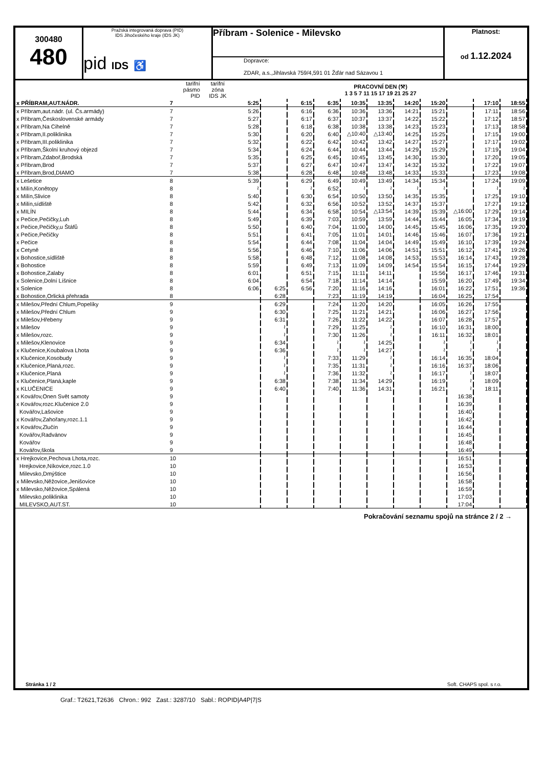300480
480
Pražská integrovaná doprava (PID)
IDS Jihočeského kraje (IDS JK)
pid IDS ♿
Příbram - Solenice - Milevsko
Dopravce:
ZDAR, a.s.,Jihlavská 759/4,591 01 Žďár nad Sázavou 1
Platnost:
od 1.12.2024
| | tarifní pásmo PID | tarifní zóna IDS JK | PRACOVNÍ DEN (⚒) 1 3 5 7 11 15 17 19 21 25 27 | | | | | | | | | | |
| --- | --- | --- | --- | --- | --- | --- | --- | --- | --- | --- | --- | --- | --- |
| x PŘÍBRAM,AUT.NÁDR. | 7 | | 5:25 | | 6:15 | 6:35 | 10:35 | 13:35 | 14:20 | 15:20 | | 17:10 | 18:55 |
| x Příbram,aut.nádr. (ul. Čs.armády) | 7 | | 5:26 | | 6:16 | 6:36 | 10:36 | 13:36 | 14:21 | 15:21 | | 17:11 | 18:56 |
| x Příbram,Československé armády | 7 | | 5:27 | | 6:17 | 6:37 | 10:37 | 13:37 | 14:22 | 15:22 | | 17:12 | 18:57 |
| x Příbram,Na Cihelně | 7 | | 5:28 | | 6:18 | 6:38 | 10:38 | 13:38 | 14:23 | 15:23 | | 17:13 | 18:58 |
| x Příbram,II.poliklinika | 7 | | 5:30 | | 6:20 | 6:40 | △10:40 | △13:40 | 14:25 | 15:25 | | 17:15 | 19:00 |
| x Příbram,III.poliklinika | 7 | | 5:32 | | 6:22 | 6:42 | 10:42 | 13:42 | 14:27 | 15:27 | | 17:17 | 19:02 |
| x Příbram,Školní kruhový objezd | 7 | | 5:34 | | 6:24 | 6:44 | 10:44 | 13:44 | 14:29 | 15:29 | | 17:19 | 19:04 |
| x Příbram,Zdaboř,Brodská | 7 | | 5:35 | | 6:25 | 6:45 | 10:45 | 13:45 | 14:30 | 15:30 | | 17:20 | 19:05 |
| x Příbram,Brod | 7 | | 5:37 | | 6:27 | 6:47 | 10:47 | 13:47 | 14:32 | 15:32 | | 17:22 | 19:07 |
| x Příbram,Brod,DIAMO | 7 | | 5:38 | | 6:28 | 6:48 | 10:48 | 13:48 | 14:33 | 15:33 | | 17:23 | 19:08 |
| x Lešetice | 8 | | 5:39 | | 6:29 | 6:49 | 10:49 | 13:49 | 14:34 | 15:34 | | 17:24 | 19:09 |
| x Milín,Konětopy | 8 | | ≀ | | ≀ | 6:52 | ≀ | ≀ | ≀ | ≀ | | ≀ | ≀ |
| x Milín,Slivice | 8 | | 5:40 | | 6:30 | 6:54 | 10:50 | 13:50 | 14:35 | 15:35 | | 17:25 | 19:10 |
| x Milín,sídliště | 8 | | 5:42 | | 6:32 | 6:56 | 10:52 | 13:52 | 14:37 | 15:37 | | 17:27 | 19:12 |
| x MILÍN | 8 | | 5:44 | | 6:34 | 6:58 | 10:54 | △13:54 | 14:39 | 15:39 | △16:00 | 17:29 | 19:14 |
| x Pečice,Pečičky,Luh | 8 | | 5:49 | | 6:39 | 7:03 | 10:59 | 13:59 | 14:44 | 15:44 | 16:05 | 17:34 | 19:19 |
| x Pečice,Pečičky,u Štáfů | 8 | | 5:50 | | 6:40 | 7:04 | 11:00 | 14:00 | 14:45 | 15:45 | 16:06 | 17:35 | 19:20 |
| x Pečice,Pečičky | 8 | | 5:51 | | 6:41 | 7:05 | 11:01 | 14:01 | 14:46 | 15:46 | 16:07 | 17:36 | 19:21 |
| x Pečice | 8 | | 5:54 | | 6:44 | 7:08 | 11:04 | 14:04 | 14:49 | 15:49 | 16:10 | 17:39 | 19:24 |
| x Cetyně | 8 | | 5:56 | | 6:46 | 7:10 | 11:06 | 14:06 | 14:51 | 15:51 | 16:12 | 17:41 | 19:26 |
| x Bohostice,sídliště | 8 | | 5:58 | | 6:48 | 7:12 | 11:08 | 14:08 | 14:53 | 15:53 | 16:14 | 17:43 | 19:28 |
| x Bohostice | 8 | | 5:59 | | 6:49 | 7:13 | 11:09 | 14:09 | 14:54 | 15:54 | 16:15 | 17:44 | 19:29 |
| x Bohostice,Zalaby | 8 | | 6:01 | | 6:51 | 7:15 | 11:11 | 14:11 | | 15:56 | 16:17 | 17:46 | 19:31 |
| x Solenice,Dolní Líšnice | 8 | | 6:04 | | 6:54 | 7:18 | 11:14 | 14:14 | | 15:59 | 16:20 | 17:49 | 19:34 |
| x Solenice | 8 | | 6:06 | 6:25 | 6:56 | 7:20 | 11:16 | 14:16 | | 16:01 | 16:22 | 17:51 | 19:36 |
| x Bohostice,Orlická přehrada | 8 | | | 6:28 | | 7:23 | 11:19 | 14:19 | | 16:04 | 16:25 | 17:54 | |
| x Milešov,Přední Chlum,Popelíky | 9 | | | 6:29 | | 7:24 | 11:20 | 14:20 | | 16:05 | 16:26 | 17:55 | |
| x Milešov,Přední Chlum | 9 | | | 6:30 | | 7:25 | 11:21 | 14:21 | | 16:06 | 16:27 | 17:56 | |
| x Milešov,Hřebeny | 9 | | | 6:31 | | 7:26 | 11:22 | 14:22 | | 16:07 | 16:28 | 17:57 | |
| x Milešov | 9 | | | ≀ | | 7:29 | 11:25 | ≀ | | 16:10 | 16:31 | 18:00 | |
| x Milešov,rozc. | 9 | | | ≀ | | 7:30 | 11:26 | ≀ | | 16:11 | 16:32 | 18:01 | |
| x Milešov,Klenovice | 9 | | | 6:34 | | ≀ | ≀ | 14:25 | | ≀ | ≀ | ≀ | |
| x Klučenice,Koubalova Lhota | 9 | | | 6:36 | | ≀ | ≀ | 14:27 | | ≀ | ≀ | ≀ | |
| x Klučenice,Kosobudy | 9 | | | ≀ | | 7:33 | 11:29 | ≀ | | 16:14 | 16:35 | 18:04 | |
| x Klučenice,Planá,rozc. | 9 | | | ≀ | | 7:35 | 11:31 | ≀ | | 16:16 | 16:37 | 18:06 | |
| x Klučenice,Planá | 9 | | | ≀ | | 7:36 | 11:32 | ≀ | | 16:17 | ≀ | 18:07 | |
| x Klučenice,Planá,kaple | 9 | | | 6:38 | | 7:38 | 11:34 | 14:29 | | 16:19 | ≀ | 18:09 | |
| x KLUČENICE | 9 | | | 6:40 | | 7:40 | 11:36 | 14:31 | | 16:21 | ≀ | 18:11 | |
| x Kovářov,Onen Svět samoty | 9 | | | | | | | | | | 16:38 | | |
| x Kovářov,rozc.Klučenice 2.0 | 9 | | | | | | | | | | 16:39 | | |
| Kovářov,Lašovice | 9 | | | | | | | | | | 16:40 | | |
| x Kovářov,Zahořany,rozc.1.1 | 9 | | | | | | | | | | 16:42 | | |
| x Kovářov,Zlučín | 9 | | | | | | | | | | 16:44 | | |
| Kovářov,Radvánov | 9 | | | | | | | | | | 16:45 | | |
| Kovářov | 9 | | | | | | | | | | 16:48 | | |
| Kovářov,škola | 9 | | | | | | | | | | 16:49 | | |
| x Hrejkovice,Pechova Lhota,rozc. | 10 | | | | | | | | | | 16:51 | | |
| Hrejkovice,Níkovice,rozc.1.0 | 10 | | | | | | | | | | 16:53 | | |
| Milevsko,Dmýštice | 10 | | | | | | | | | | 16:56 | | |
| x Milevsko,Něžovice,Jenišovice | 10 | | | | | | | | | | 16:58 | | |
| x Milevsko,Něžovice,Spálená | 10 | | | | | | | | | | 16:59 | | |
| Milevsko,poliklinika | 10 | | | | | | | | | | 17:03 | | |
| MILEVSKO,AUT.ST. | 10 | | | | | | | | | | 17:04 | | |
Pokračování seznamu spojů na stránce 2 / 2 →
Stránka 1 / 2 Soft. CHAPS spol. s r.o.
Graf.: T2621,T2636 Chron.: 992 Zast.: 3287/10 Sabl.: ROPID|A4P|7|S